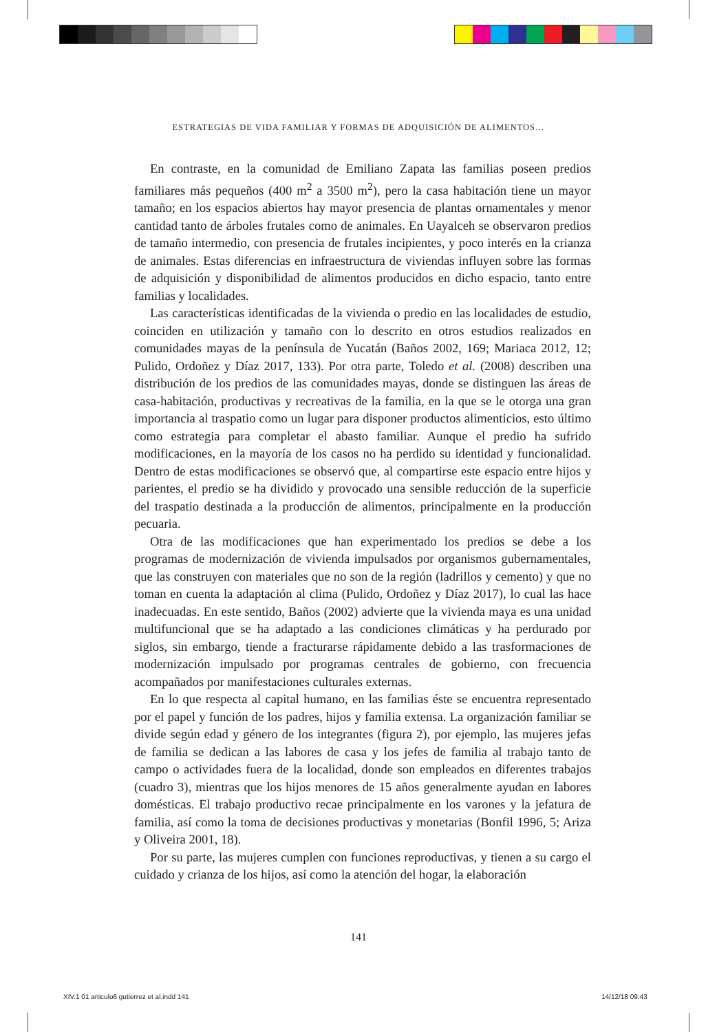ESTRATEGIAS DE VIDA FAMILIAR Y FORMAS DE ADQUISICIÓN DE ALIMENTOS…
En contraste, en la comunidad de Emiliano Zapata las familias poseen predios familiares más pequeños (400 m<sup>2</sup> a 3500 m<sup>2</sup>), pero la casa habitación tiene un mayor tamaño; en los espacios abiertos hay mayor presencia de plantas ornamentales y menor cantidad tanto de árboles frutales como de animales. En Uayalceh se observaron predios de tamaño intermedio, con presencia de frutales incipientes, y poco interés en la crianza de animales. Estas diferencias en infraestructura de viviendas influyen sobre las formas de adquisición y disponibilidad de alimentos producidos en dicho espacio, tanto entre familias y localidades.
Las características identificadas de la vivienda o predio en las localidades de estudio, coinciden en utilización y tamaño con lo descrito en otros estudios realizados en comunidades mayas de la península de Yucatán (Baños 2002, 169; Mariaca 2012, 12; Pulido, Ordoñez y Díaz 2017, 133). Por otra parte, Toledo et al. (2008) describen una distribución de los predios de las comunidades mayas, donde se distinguen las áreas de casa-habitación, productivas y recreativas de la familia, en la que se le otorga una gran importancia al traspatio como un lugar para disponer productos alimenticios, esto último como estrategia para completar el abasto familiar. Aunque el predio ha sufrido modificaciones, en la mayoría de los casos no ha perdido su identidad y funcionalidad. Dentro de estas modificaciones se observó que, al compartirse este espacio entre hijos y parientes, el predio se ha dividido y provocado una sensible reducción de la superficie del traspatio destinada a la producción de alimentos, principalmente en la producción pecuaria.
Otra de las modificaciones que han experimentado los predios se debe a los programas de modernización de vivienda impulsados por organismos gubernamentales, que las construyen con materiales que no son de la región (ladrillos y cemento) y que no toman en cuenta la adaptación al clima (Pulido, Ordoñez y Díaz 2017), lo cual las hace inadecuadas. En este sentido, Baños (2002) advierte que la vivienda maya es una unidad multifuncional que se ha adaptado a las condiciones climáticas y ha perdurado por siglos, sin embargo, tiende a fracturarse rápidamente debido a las trasformaciones de modernización impulsado por programas centrales de gobierno, con frecuencia acompañados por manifestaciones culturales externas.
En lo que respecta al capital humano, en las familias éste se encuentra representado por el papel y función de los padres, hijos y familia extensa. La organización familiar se divide según edad y género de los integrantes (figura 2), por ejemplo, las mujeres jefas de familia se dedican a las labores de casa y los jefes de familia al trabajo tanto de campo o actividades fuera de la localidad, donde son empleados en diferentes trabajos (cuadro 3), mientras que los hijos menores de 15 años generalmente ayudan en labores domésticas. El trabajo productivo recae principalmente en los varones y la jefatura de familia, así como la toma de decisiones productivas y monetarias (Bonfil 1996, 5; Ariza y Oliveira 2001, 18).
Por su parte, las mujeres cumplen con funciones reproductivas, y tienen a su cargo el cuidado y crianza de los hijos, así como la atención del hogar, la elaboración
141
XIV.1 01 articulo6 gutierrez et al.indd 141
14/12/18 09:43